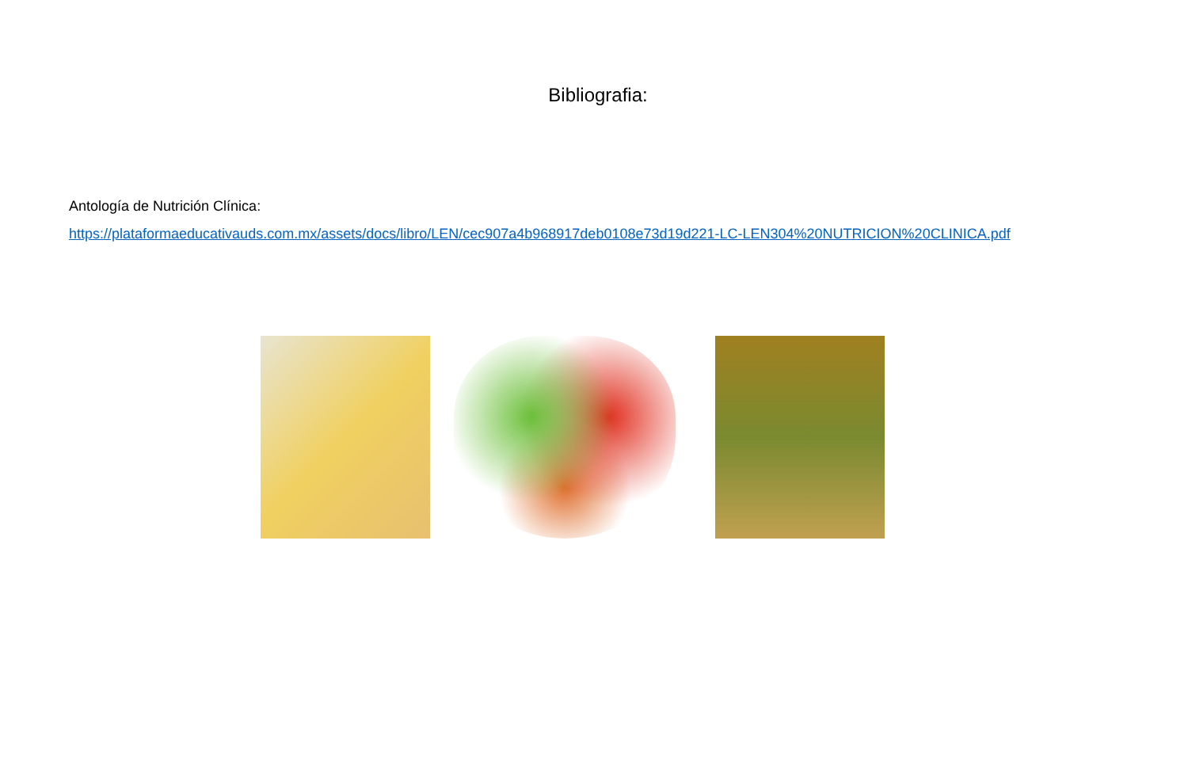Bibliografia:
Antología de Nutrición Clínica:
https://plataformaeducativauds.com.mx/assets/docs/libro/LEN/cec907a4b968917deb0108e73d19d221-LC-LEN304%20NUTRICION%20CLINICA.pdf